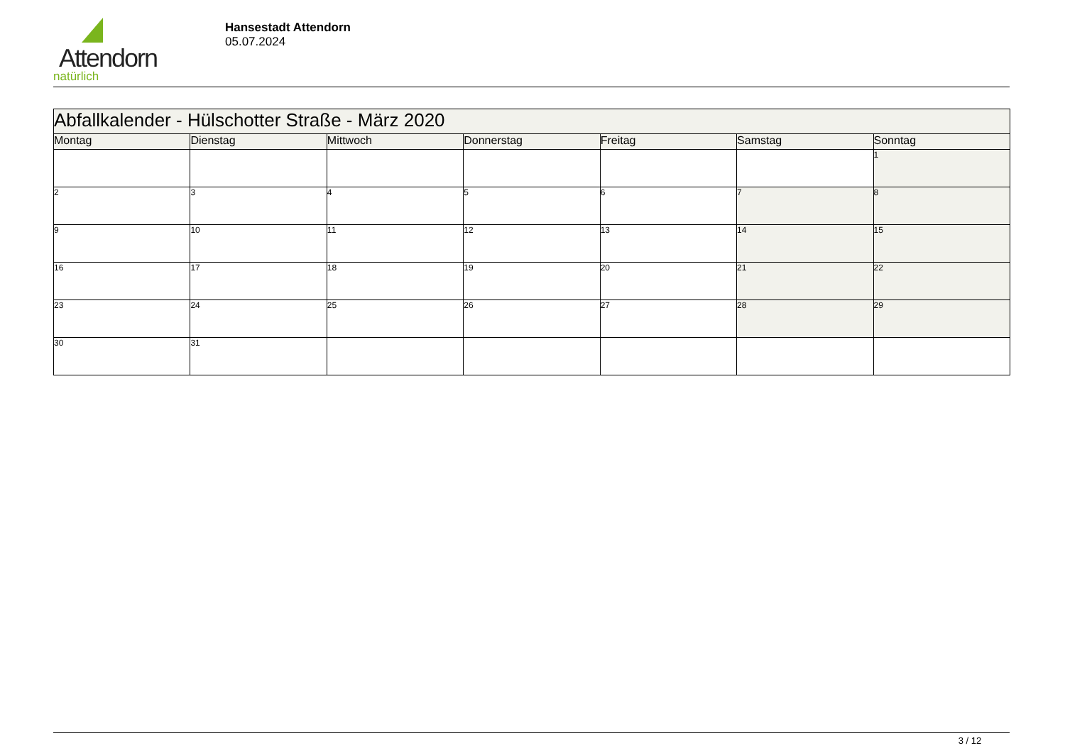Attendorn
natürlich
Hansestadt Attendorn
05.07.2024
| Abfallkalender - Hülschotter Straße - März 2020 | | | | | | |
| Montag | Dienstag | Mittwoch | Donnerstag | Freitag | Samstag | Sonntag |
| | | | | | | 1 |
| 2 | 3 | 4 | 5 | 6 | 7 | 8 |
| 9 | 10 | 11 | 12 | 13 | 14 | 15 |
| 16 | 17 | 18 | 19 | 20 | 21 | 22 |
| 23 | 24 | 25 | 26 | 27 | 28 | 29 |
| 30 | 31 | | | | | |
3 / 12